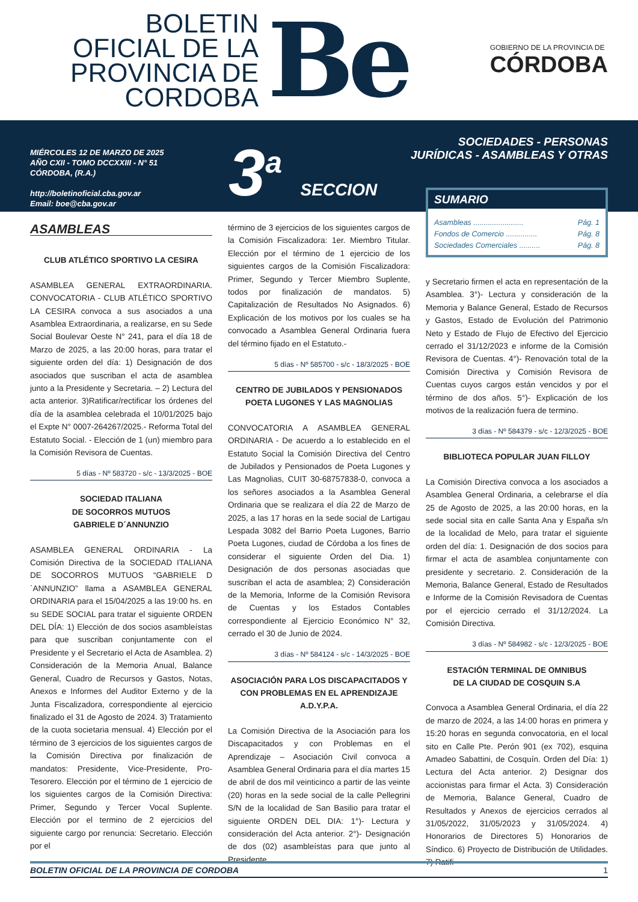BOLETIN OFICIAL DE LA PROVINCIA DE CORDOBA
Be
GOBIERNO DE LA PROVINCIA DE
CÓRDOBA
MIÉRCOLES 12 DE MARZO DE 2025
AÑO CXII - TOMO DCCXXIII - N° 51
CÓRDOBA, (R.A.)
http://boletinoficial.cba.gov.ar
Email: boe@cba.gov.ar
3<sup>a</sup> SECCION
SOCIEDADES - PERSONAS
JURÍDICAS - ASAMBLEAS Y OTRAS
ASAMBLEAS
CLUB ATLÉTICO SPORTIVO LA CESIRA
ASAMBLEA GENERAL EXTRAORDINARIA. CONVOCATORIA - CLUB ATLÉTICO SPORTIVO LA CESIRA convoca a sus asociados a una Asamblea Extraordinaria, a realizarse, en su Sede Social Boulevar Oeste N° 241, para el día 18 de Marzo de 2025, a las 20:00 horas, para tratar el siguiente orden del día: 1) Designación de dos asociados que suscriban el acta de asamblea junto a la Presidente y Secretaria. – 2) Lectura del acta anterior. 3)Ratificar/rectificar los órdenes del día de la asamblea celebrada el 10/01/2025 bajo el Expte N° 0007-264267/2025.- Reforma Total del Estatuto Social. - Elección de 1 (un) miembro para la Comisión Revisora de Cuentas.
5 días - Nº 583720 - s/c - 13/3/2025 - BOE
SOCIEDAD ITALIANA
DE SOCORROS MUTUOS
GABRIELE D´ANNUNZIO
ASAMBLEA GENERAL ORDINARIA - La Comisión Directiva de la SOCIEDAD ITALIANA DE SOCORROS MUTUOS “GABRIELE D´ANNUNZIO” llama a ASAMBLEA GENERAL ORDINARIA para el 15/04/2025 a las 19:00 hs. en su SEDE SOCIAL para tratar el siguiente ORDEN DEL DÍA: 1) Elección de dos socios asambleístas para que suscriban conjuntamente con el Presidente y el Secretario el Acta de Asamblea. 2) Consideración de la Memoria Anual, Balance General, Cuadro de Recursos y Gastos, Notas, Anexos e Informes del Auditor Externo y de la Junta Fiscalizadora, correspondiente al ejercicio finalizado el 31 de Agosto de 2024. 3) Tratamiento de la cuota societaria mensual. 4) Elección por el término de 3 ejercicios de los siguientes cargos de la Comisión Directiva por finalización de mandatos: Presidente, Vice-Presidente, Pro-Tesorero. Elección por el término de 1 ejercicio de los siguientes cargos de la Comisión Directiva: Primer, Segundo y Tercer Vocal Suplente. Elección por el termino de 2 ejercicios del siguiente cargo por renuncia: Secretario. Elección por el
término de 3 ejercicios de los siguientes cargos de la Comisión Fiscalizadora: 1er. Miembro Titular. Elección por el término de 1 ejercicio de los siguientes cargos de la Comisión Fiscalizadora: Primer, Segundo y Tercer Miembro Suplente, todos por finalización de mandatos. 5) Capitalización de Resultados No Asignados. 6) Explicación de los motivos por los cuales se ha convocado a Asamblea General Ordinaria fuera del término fijado en el Estatuto.-
5 días - Nº 585700 - s/c - 18/3/2025 - BOE
CENTRO DE JUBILADOS Y PENSIONADOS POETA LUGONES Y LAS MAGNOLIAS
CONVOCATORIA A ASAMBLEA GENERAL ORDINARIA - De acuerdo a lo establecido en el Estatuto Social la Comisión Directiva del Centro de Jubilados y Pensionados de Poeta Lugones y Las Magnolias, CUIT 30-68757838-0, convoca a los señores asociados a la Asamblea General Ordinaria que se realizara el día 22 de Marzo de 2025, a las 17 horas en la sede social de Lartigau Lespada 3082 del Barrio Poeta Lugones, Barrio Poeta Lugones, ciudad de Córdoba a los fines de considerar el siguiente Orden del Dia. 1) Designación de dos personas asociadas que suscriban el acta de asamblea; 2) Consideración de la Memoria, Informe de la Comisión Revisora de Cuentas y los Estados Contables correspondiente al Ejercicio Económico N° 32, cerrado el 30 de Junio de 2024.
3 días - Nº 584124 - s/c - 14/3/2025 - BOE
ASOCIACIÓN PARA LOS DISCAPACITADOS Y CON PROBLEMAS EN EL APRENDIZAJE A.D.Y.P.A.
La Comisión Directiva de la Asociación para los Discapacitados y con Problemas en el Aprendizaje – Asociación Civil convoca a Asamblea General Ordinaria para el día martes 15 de abril de dos mil veinticinco a partir de las veinte (20) horas en la sede social de la calle Pellegrini S/N de la localidad de San Basilio para tratar el siguiente ORDEN DEL DIA: 1°)- Lectura y consideración del Acta anterior. 2°)- Designación de dos (02) asambleístas para que junto al Presidente
SUMARIO
Asambleas ........................ Pág. 1
Fondos de Comercio ............... Pág. 8
Sociedades Comerciales .......... Pág. 8
y Secretario firmen el acta en representación de la Asamblea. 3°)- Lectura y consideración de la Memoria y Balance General, Estado de Recursos y Gastos, Estado de Evolución del Patrimonio Neto y Estado de Flujo de Efectivo del Ejercicio cerrado el 31/12/2023 e informe de la Comisión Revisora de Cuentas. 4°)- Renovación total de la Comisión Directiva y Comisión Revisora de Cuentas cuyos cargos están vencidos y por el término de dos años. 5°)- Explicación de los motivos de la realización fuera de termino.
3 días - Nº 584379 - s/c - 12/3/2025 - BOE
BIBLIOTECA POPULAR JUAN FILLOY
La Comisión Directiva convoca a los asociados a Asamblea General Ordinaria, a celebrarse el día 25 de Agosto de 2025, a las 20:00 horas, en la sede social sita en calle Santa Ana y España s/n de la localidad de Melo, para tratar el siguiente orden del día: 1. Designación de dos socios para firmar el acta de asamblea conjuntamente con presidente y secretario. 2. Consideración de la Memoria, Balance General, Estado de Resultados e Informe de la Comisión Revisadora de Cuentas por el ejercicio cerrado el 31/12/2024. La Comisión Directiva.
3 días - Nº 584982 - s/c - 12/3/2025 - BOE
ESTACIÓN TERMINAL DE OMNIBUS
DE LA CIUDAD DE COSQUIN S.A
Convoca a Asamblea General Ordinaria, el día 22 de marzo de 2024, a las 14:00 horas en primera y 15:20 horas en segunda convocatoria, en el local sito en Calle Pte. Perón 901 (ex 702), esquina Amadeo Sabattini, de Cosquín. Orden del Día: 1) Lectura del Acta anterior. 2) Designar dos accionistas para firmar el Acta. 3) Consideración de Memoria, Balance General, Cuadro de Resultados y Anexos de ejercicios cerrados al 31/05/2022, 31/05/2023 y 31/05/2024. 4) Honorarios de Directores 5) Honorarios de Síndico. 6) Proyecto de Distribución de Utilidades. 7) Ratifi-
BOLETIN OFICIAL DE LA PROVINCIA DE CORDOBA 1